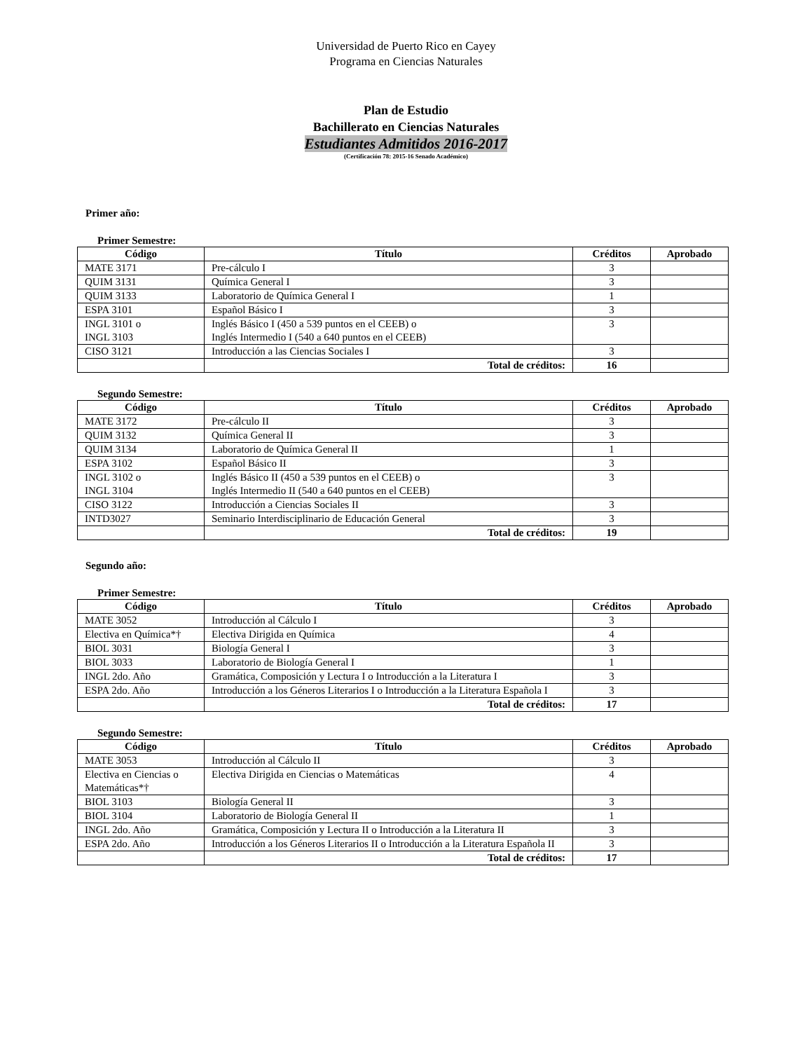Universidad de Puerto Rico en Cayey
Programa en Ciencias Naturales
Plan de Estudio
Bachillerato en Ciencias Naturales
Estudiantes Admitidos 2016-2017
(Certificación 78: 2015-16 Senado Académico)
Primer año:
Primer Semestre:
| Código | Título | Créditos | Aprobado |
| --- | --- | --- | --- |
| MATE 3171 | Pre-cálculo I | 3 | |
| QUIM 3131 | Química General I | 3 | |
| QUIM 3133 | Laboratorio de Química General I | 1 | |
| ESPA 3101 | Español Básico I | 3 | |
| INGL 3101 o INGL 3103 | Inglés Básico I (450 a 539 puntos en el CEEB) o Inglés Intermedio I (540 a 640 puntos en el CEEB) | 3 | |
| CISO 3121 | Introducción a las Ciencias Sociales I | 3 | |
| | Total de créditos: | 16 | |
Segundo Semestre:
| Código | Título | Créditos | Aprobado |
| --- | --- | --- | --- |
| MATE 3172 | Pre-cálculo II | 3 | |
| QUIM 3132 | Química General II | 3 | |
| QUIM 3134 | Laboratorio de Química General II | 1 | |
| ESPA 3102 | Español Básico II | 3 | |
| INGL 3102 o INGL 3104 | Inglés Básico II (450 a 539 puntos en el CEEB) o Inglés Intermedio II (540 a 640 puntos en el CEEB) | 3 | |
| CISO 3122 | Introducción a Ciencias Sociales II | 3 | |
| INTD3027 | Seminario Interdisciplinario de Educación General | 3 | |
| | Total de créditos: | 19 | |
Segundo año:
Primer Semestre:
| Código | Título | Créditos | Aprobado |
| --- | --- | --- | --- |
| MATE 3052 | Introducción al Cálculo I | 3 | |
| Electiva en Química*† | Electiva Dirigida en Química | 4 | |
| BIOL 3031 | Biología General I | 3 | |
| BIOL 3033 | Laboratorio de Biología General I | 1 | |
| INGL 2do. Año | Gramática, Composición y Lectura I o Introducción a la Literatura I | 3 | |
| ESPA 2do. Año | Introducción a los Géneros Literarios I o Introducción a la Literatura Española I | 3 | |
| | Total de créditos: | 17 | |
Segundo Semestre:
| Código | Título | Créditos | Aprobado |
| --- | --- | --- | --- |
| MATE 3053 | Introducción al Cálculo II | 3 | |
| Electiva en Ciencias o Matemáticas*† | Electiva Dirigida en Ciencias o Matemáticas | 4 | |
| BIOL 3103 | Biología General II | 3 | |
| BIOL 3104 | Laboratorio de Biología General II | 1 | |
| INGL 2do. Año | Gramática, Composición y Lectura II o Introducción a la Literatura II | 3 | |
| ESPA 2do. Año | Introducción a los Géneros Literarios II o Introducción a la Literatura Española II | 3 | |
| | Total de créditos: | 17 | |